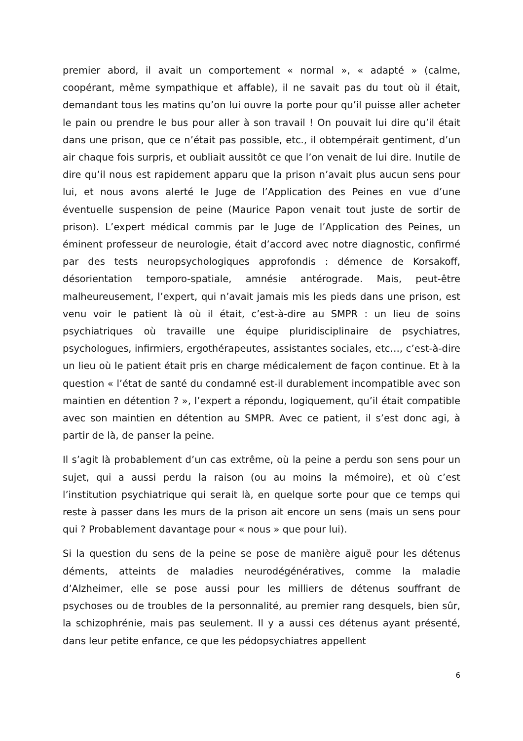premier abord, il avait un comportement « normal », « adapté » (calme, coopérant, même sympathique et affable), il ne savait pas du tout où il était, demandant tous les matins qu’on lui ouvre la porte pour qu’il puisse aller acheter le pain ou prendre le bus pour aller à son travail ! On pouvait lui dire qu’il était dans une prison, que ce n’était pas possible, etc., il obtempérait gentiment, d’un air chaque fois surpris, et oubliait aussitôt ce que l’on venait de lui dire. Inutile de dire qu’il nous est rapidement apparu que la prison n’avait plus aucun sens pour lui, et nous avons alerté le Juge de l’Application des Peines en vue d’une éventuelle suspension de peine (Maurice Papon venait tout juste de sortir de prison). L’expert médical commis par le Juge de l’Application des Peines, un éminent professeur de neurologie, était d’accord avec notre diagnostic, confirmé par des tests neuropsychologiques approfondis : démence de Korsakoff, désorientation temporo-spatiale, amnésie antérograde. Mais, peut-être malheureusement, l’expert, qui n’avait jamais mis les pieds dans une prison, est venu voir le patient là où il était, c’est-à-dire au SMPR : un lieu de soins psychiatriques où travaille une équipe pluridisciplinaire de psychiatres, psychologues, infirmiers, ergothérapeutes, assistantes sociales, etc…, c’est-à-dire un lieu où le patient était pris en charge médicalement de façon continue. Et à la question « l’état de santé du condamné est-il durablement incompatible avec son maintien en détention ? », l’expert a répondu, logiquement, qu’il était compatible avec son maintien en détention au SMPR. Avec ce patient, il s’est donc agi, à partir de là, de panser la peine.
Il s’agit là probablement d’un cas extrême, où la peine a perdu son sens pour un sujet, qui a aussi perdu la raison (ou au moins la mémoire), et où c’est l’institution psychiatrique qui serait là, en quelque sorte pour que ce temps qui reste à passer dans les murs de la prison ait encore un sens (mais un sens pour qui ? Probablement davantage pour « nous » que pour lui).
Si la question du sens de la peine se pose de manière aiguë pour les détenus déments, atteints de maladies neurodégénératives, comme la maladie d’Alzheimer, elle se pose aussi pour les milliers de détenus souffrant de psychoses ou de troubles de la personnalité, au premier rang desquels, bien sûr, la schizophrénie, mais pas seulement. Il y a aussi ces détenus ayant présenté, dans leur petite enfance, ce que les pédopsychiatres appellent
6